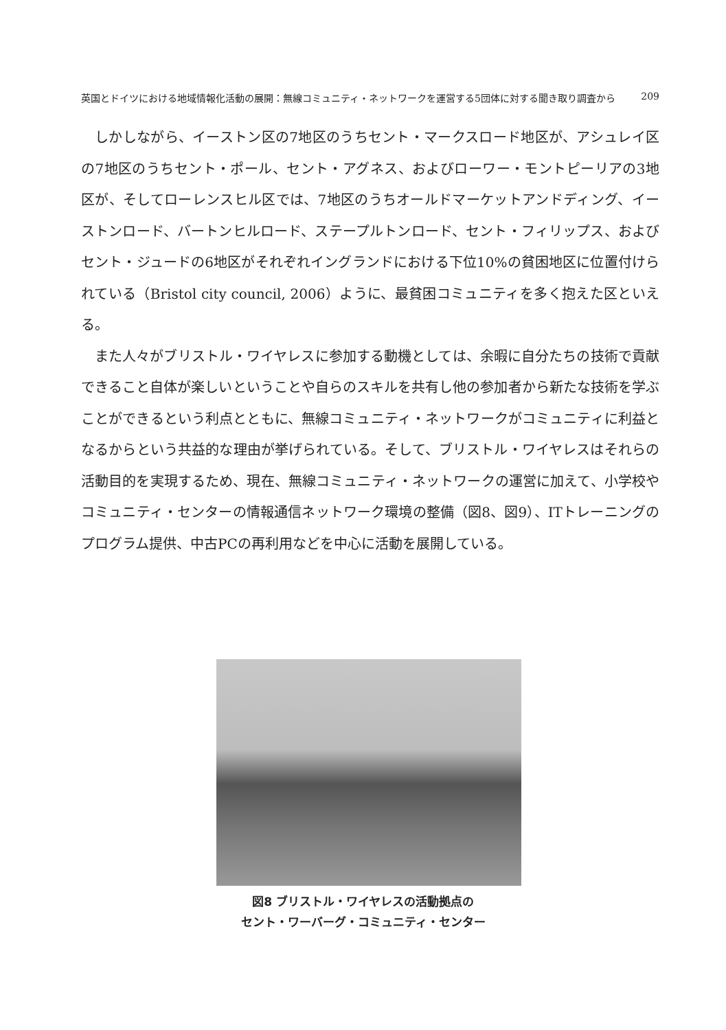英国とドイツにおける地域情報化活動の展開：無線コミュニティ・ネットワークを運営する5団体に対する聞き取り調査から 209
しかしながら、イーストン区の7地区のうちセント・マークスロード地区が、アシュレイ区の7地区のうちセント・ポール、セント・アグネス、およびローワー・モントピーリアの3地区が、そしてローレンスヒル区では、7地区のうちオールドマーケットアンドディング、イーストンロード、バートンヒルロード、ステープルトンロード、セント・フィリップス、およびセント・ジュードの6地区がそれぞれイングランドにおける下位10%の貧困地区に位置付けられている（Bristol city council, 2006）ように、最貧困コミュニティを多く抱えた区といえる。
また人々がブリストル・ワイヤレスに参加する動機としては、余暇に自分たちの技術で貢献できること自体が楽しいということや自らのスキルを共有し他の参加者から新たな技術を学ぶことができるという利点とともに、無線コミュニティ・ネットワークがコミュニティに利益となるからという共益的な理由が挙げられている。そして、ブリストル・ワイヤレスはそれらの活動目的を実現するため、現在、無線コミュニティ・ネットワークの運営に加えて、小学校やコミュニティ・センターの情報通信ネットワーク環境の整備（図8、図9）、ITトレーニングのプログラム提供、中古PCの再利用などを中心に活動を展開している。
図8 ブリストル・ワイヤレスの活動拠点の
セント・ワーバーグ・コミュニティ・センター